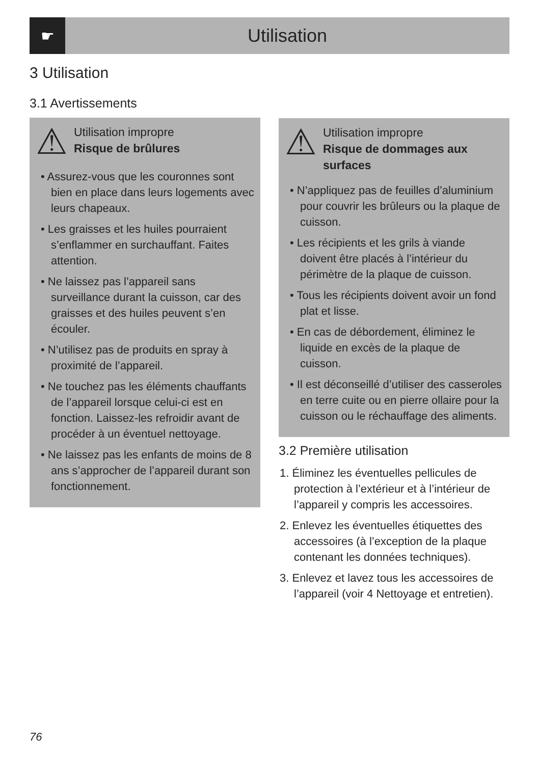☛
Utilisation
3 Utilisation
3.1 Avertissements
⚠
Utilisation impropre
Risque de brûlures
• Assurez-vous que les couronnes sont bien en place dans leurs logements avec leurs chapeaux.
• Les graisses et les huiles pourraient s’enflammer en surchauffant. Faites attention.
• Ne laissez pas l’appareil sans surveillance durant la cuisson, car des graisses et des huiles peuvent s’en écouler.
• N’utilisez pas de produits en spray à proximité de l’appareil.
• Ne touchez pas les éléments chauffants de l’appareil lorsque celui-ci est en fonction. Laissez-les refroidir avant de procéder à un éventuel nettoyage.
• Ne laissez pas les enfants de moins de 8 ans s’approcher de l’appareil durant son fonctionnement.
⚠
Utilisation impropre
Risque de dommages aux surfaces
• N’appliquez pas de feuilles d’aluminium pour couvrir les brûleurs ou la plaque de cuisson.
• Les récipients et les grils à viande doivent être placés à l’intérieur du périmètre de la plaque de cuisson.
• Tous les récipients doivent avoir un fond plat et lisse.
• En cas de débordement, éliminez le liquide en excès de la plaque de cuisson.
• Il est déconseillé d’utiliser des casseroles en terre cuite ou en pierre ollaire pour la cuisson ou le réchauffage des aliments.
3.2 Première utilisation
1. Éliminez les éventuelles pellicules de protection à l’extérieur et à l’intérieur de l’appareil y compris les accessoires.
2. Enlevez les éventuelles étiquettes des accessoires (à l’exception de la plaque contenant les données techniques).
3. Enlevez et lavez tous les accessoires de l’appareil (voir 4 Nettoyage et entretien).
76